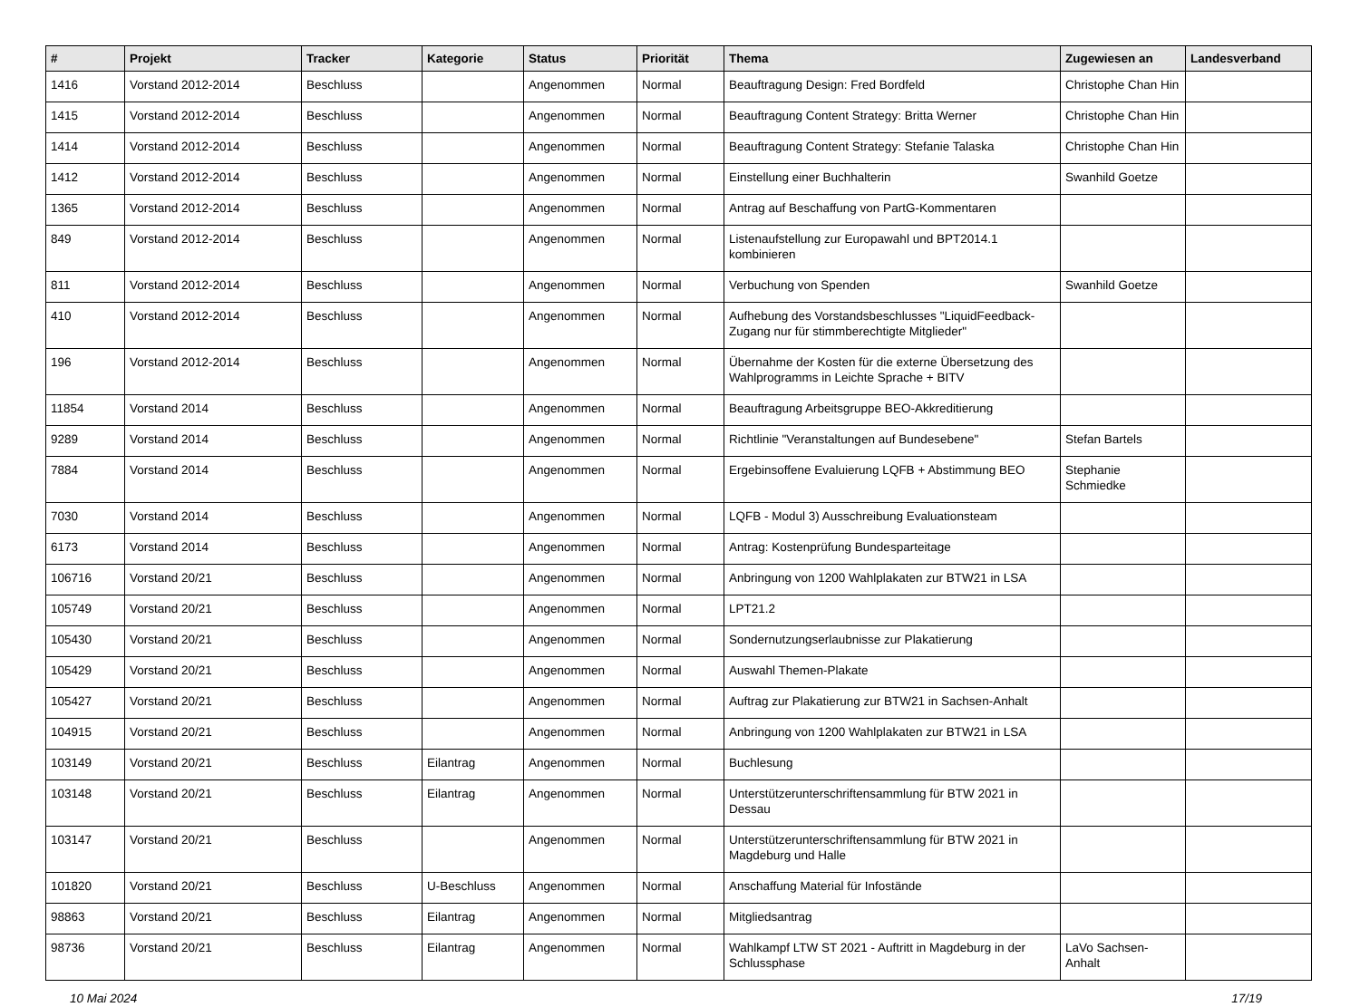| # | Projekt | Tracker | Kategorie | Status | Priorität | Thema | Zugewiesen an | Landesverband |
| --- | --- | --- | --- | --- | --- | --- | --- | --- |
| 1416 | Vorstand 2012-2014 | Beschluss | | Angenommen | Normal | Beauftragung Design: Fred Bordfeld | Christophe Chan Hin | |
| 1415 | Vorstand 2012-2014 | Beschluss | | Angenommen | Normal | Beauftragung Content Strategy: Britta Werner | Christophe Chan Hin | |
| 1414 | Vorstand 2012-2014 | Beschluss | | Angenommen | Normal | Beauftragung Content Strategy: Stefanie Talaska | Christophe Chan Hin | |
| 1412 | Vorstand 2012-2014 | Beschluss | | Angenommen | Normal | Einstellung einer Buchhalterin | Swanhild Goetze | |
| 1365 | Vorstand 2012-2014 | Beschluss | | Angenommen | Normal | Antrag auf Beschaffung von PartG-Kommentaren | | |
| 849 | Vorstand 2012-2014 | Beschluss | | Angenommen | Normal | Listenaufstellung zur Europawahl und BPT2014.1 kombinieren | | |
| 811 | Vorstand 2012-2014 | Beschluss | | Angenommen | Normal | Verbuchung von Spenden | Swanhild Goetze | |
| 410 | Vorstand 2012-2014 | Beschluss | | Angenommen | Normal | Aufhebung des Vorstandsbeschlusses "LiquidFeedback-Zugang nur für stimmberechtigte Mitglieder" | | |
| 196 | Vorstand 2012-2014 | Beschluss | | Angenommen | Normal | Übernahme der Kosten für die externe Übersetzung des Wahlprogramms in Leichte Sprache + BITV | | |
| 11854 | Vorstand 2014 | Beschluss | | Angenommen | Normal | Beauftragung Arbeitsgruppe BEO-Akkreditierung | | |
| 9289 | Vorstand 2014 | Beschluss | | Angenommen | Normal | Richtlinie "Veranstaltungen auf Bundesebene" | Stefan Bartels | |
| 7884 | Vorstand 2014 | Beschluss | | Angenommen | Normal | Ergebinsoffene Evaluierung LQFB + Abstimmung BEO | Stephanie Schmiedke | |
| 7030 | Vorstand 2014 | Beschluss | | Angenommen | Normal | LQFB - Modul 3) Ausschreibung Evaluationsteam | | |
| 6173 | Vorstand 2014 | Beschluss | | Angenommen | Normal | Antrag: Kostenprüfung Bundesparteitage | | |
| 106716 | Vorstand 20/21 | Beschluss | | Angenommen | Normal | Anbringung von 1200 Wahlplakaten zur BTW21 in LSA | | |
| 105749 | Vorstand 20/21 | Beschluss | | Angenommen | Normal | LPT21.2 | | |
| 105430 | Vorstand 20/21 | Beschluss | | Angenommen | Normal | Sondernutzungserlaubnisse zur Plakatierung | | |
| 105429 | Vorstand 20/21 | Beschluss | | Angenommen | Normal | Auswahl Themen-Plakate | | |
| 105427 | Vorstand 20/21 | Beschluss | | Angenommen | Normal | Auftrag zur Plakatierung zur BTW21 in Sachsen-Anhalt | | |
| 104915 | Vorstand 20/21 | Beschluss | | Angenommen | Normal | Anbringung von 1200 Wahlplakaten zur BTW21 in LSA | | |
| 103149 | Vorstand 20/21 | Beschluss | Eilantrag | Angenommen | Normal | Buchlesung | | |
| 103148 | Vorstand 20/21 | Beschluss | Eilantrag | Angenommen | Normal | Unterstützerunterschriftensammlung für BTW 2021 in Dessau | | |
| 103147 | Vorstand 20/21 | Beschluss | | Angenommen | Normal | Unterstützerunterschriftensammlung für BTW 2021 in Magdeburg und Halle | | |
| 101820 | Vorstand 20/21 | Beschluss | U-Beschluss | Angenommen | Normal | Anschaffung Material für Infostände | | |
| 98863 | Vorstand 20/21 | Beschluss | Eilantrag | Angenommen | Normal | Mitgliedsantrag | | |
| 98736 | Vorstand 20/21 | Beschluss | Eilantrag | Angenommen | Normal | Wahlkampf LTW ST 2021 - Auftritt in Magdeburg in der Schlussphase | LaVo Sachsen-Anhalt | |
10 Mai 2024 17/19